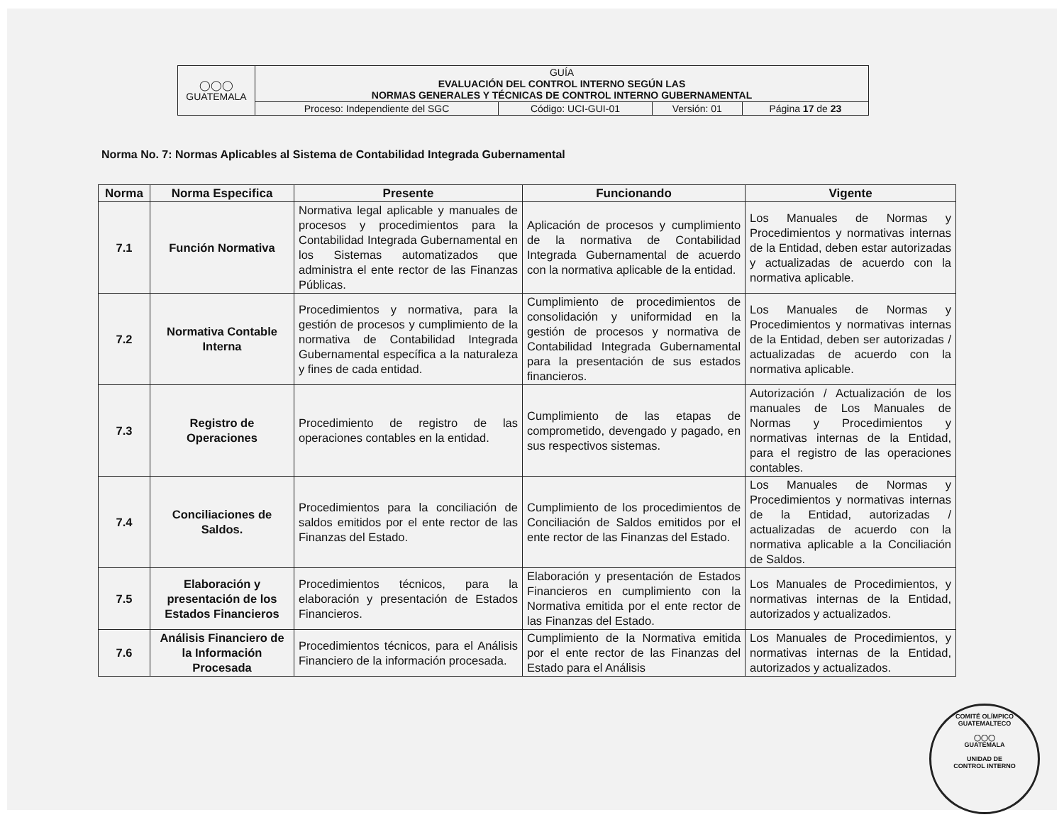| ◯◯◯ GUATEMALA | GUÍA EVALUACIÓN DEL CONTROL INTERNO SEGÚN LAS NORMAS GENERALES Y TÉCNICAS DE CONTROL INTERNO GUBERNAMENTAL | | | |
| | Proceso: Independiente del SGC | Código: UCI-GUI-01 | Versión: 01 | Página 17 de 23 |
Norma No. 7: Normas Aplicables al Sistema de Contabilidad Integrada Gubernamental
| Norma | Norma Especifica | Presente | Funcionando | Vigente |
| --- | --- | --- | --- | --- |
| 7.1 | Función Normativa | Normativa legal aplicable y manuales de procesos y procedimientos para la Contabilidad Integrada Gubernamental en los Sistemas automatizados que administra el ente rector de las Finanzas Públicas. | Aplicación de procesos y cumplimiento de la normativa de Contabilidad Integrada Gubernamental de acuerdo con la normativa aplicable de la entidad. | Los Manuales de Normas y Procedimientos y normativas internas de la Entidad, deben estar autorizadas y actualizadas de acuerdo con la normativa aplicable. |
| 7.2 | Normativa Contable Interna | Procedimientos y normativa, para la gestión de procesos y cumplimiento de la normativa de Contabilidad Integrada Gubernamental específica a la naturaleza y fines de cada entidad. | Cumplimiento de procedimientos de consolidación y uniformidad en la gestión de procesos y normativa de Contabilidad Integrada Gubernamental para la presentación de sus estados financieros. | Los Manuales de Normas y Procedimientos y normativas internas de la Entidad, deben ser autorizadas / actualizadas de acuerdo con la normativa aplicable. |
| 7.3 | Registro de Operaciones | Procedimiento de registro de las operaciones contables en la entidad. | Cumplimiento de las etapas de comprometido, devengado y pagado, en sus respectivos sistemas. | Autorización / Actualización de los manuales de Los Manuales de Normas y Procedimientos y normativas internas de la Entidad, para el registro de las operaciones contables. |
| 7.4 | Conciliaciones de Saldos. | Procedimientos para la conciliación de saldos emitidos por el ente rector de las Finanzas del Estado. | Cumplimiento de los procedimientos de Conciliación de Saldos emitidos por el ente rector de las Finanzas del Estado. | Los Manuales de Normas y Procedimientos y normativas internas de la Entidad, autorizadas / actualizadas de acuerdo con la normativa aplicable a la Conciliación de Saldos. |
| 7.5 | Elaboración y presentación de los Estados Financieros | Procedimientos técnicos, para la elaboración y presentación de Estados Financieros. | Elaboración y presentación de Estados Financieros en cumplimiento con la Normativa emitida por el ente rector de las Finanzas del Estado. | Los Manuales de Procedimientos, y normativas internas de la Entidad, autorizados y actualizados. |
| 7.6 | Análisis Financiero de la Información Procesada | Procedimientos técnicos, para el Análisis Financiero de la información procesada. | Cumplimiento de la Normativa emitida por el ente rector de las Finanzas del Estado para el Análisis | Los Manuales de Procedimientos, y normativas internas de la Entidad, autorizados y actualizados. |
COMITÉ OLÍMPICO GUATEMALTECO
◯◯◯
GUATEMALA
UNIDAD DE
CONTROL INTERNO